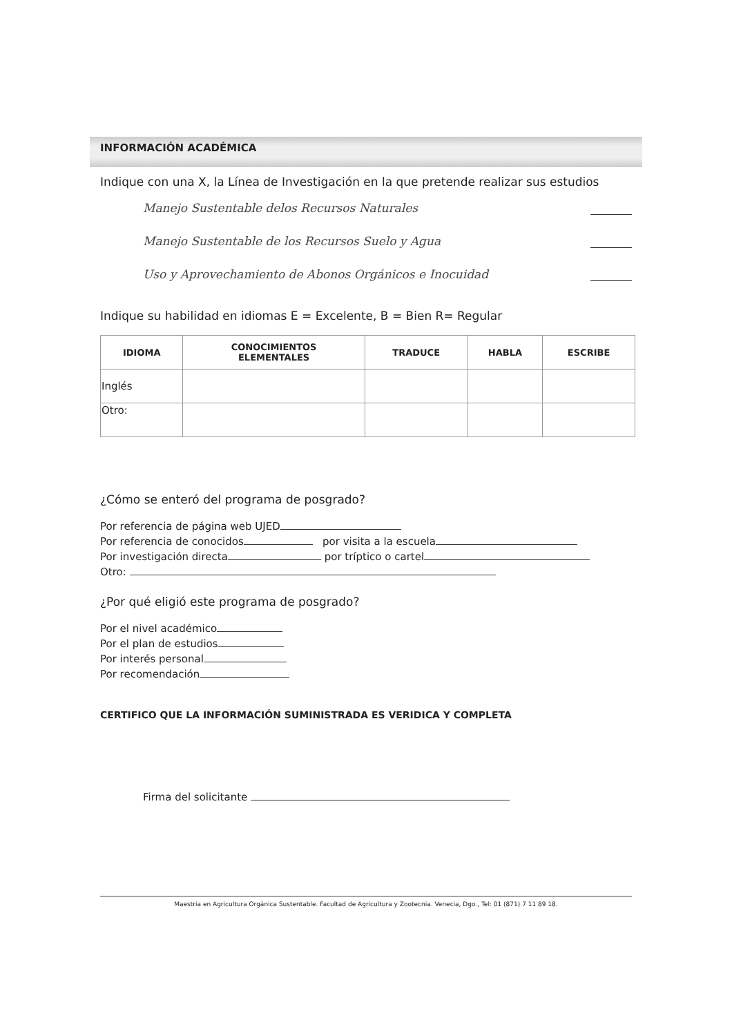INFORMACIÓN ACADÉMICA
Indique con una X, la Línea de Investigación en la que pretende realizar sus estudios
Manejo Sustentable delos Recursos Naturales
Manejo Sustentable de los Recursos Suelo y Agua
Uso y Aprovechamiento de Abonos Orgánicos e Inocuidad
Indique su habilidad en idiomas E = Excelente, B = Bien R= Regular
| IDIOMA | CONOCIMIENTOS ELEMENTALES | TRADUCE | HABLA | ESCRIBE |
| --- | --- | --- | --- | --- |
| Inglés | | | | |
| Otro: | | | | |
¿Cómo se enteró del programa de posgrado?
Por referencia de página web UJED
Por referencia de conocidos por visita a la escuela
Por investigación directa por tríptico o cartel
Otro:
¿Por qué eligió este programa de posgrado?
Por el nivel académico
Por el plan de estudios
Por interés personal
Por recomendación
CERTIFICO QUE LA INFORMACIÓN SUMINISTRADA ES VERIDICA Y COMPLETA
Firma del solicitante
Maestria en Agricultura Orgánica Sustentable. Facultad de Agricultura y Zootecnia. Venecia, Dgo., Tel: 01 (871) 7 11 89 18.